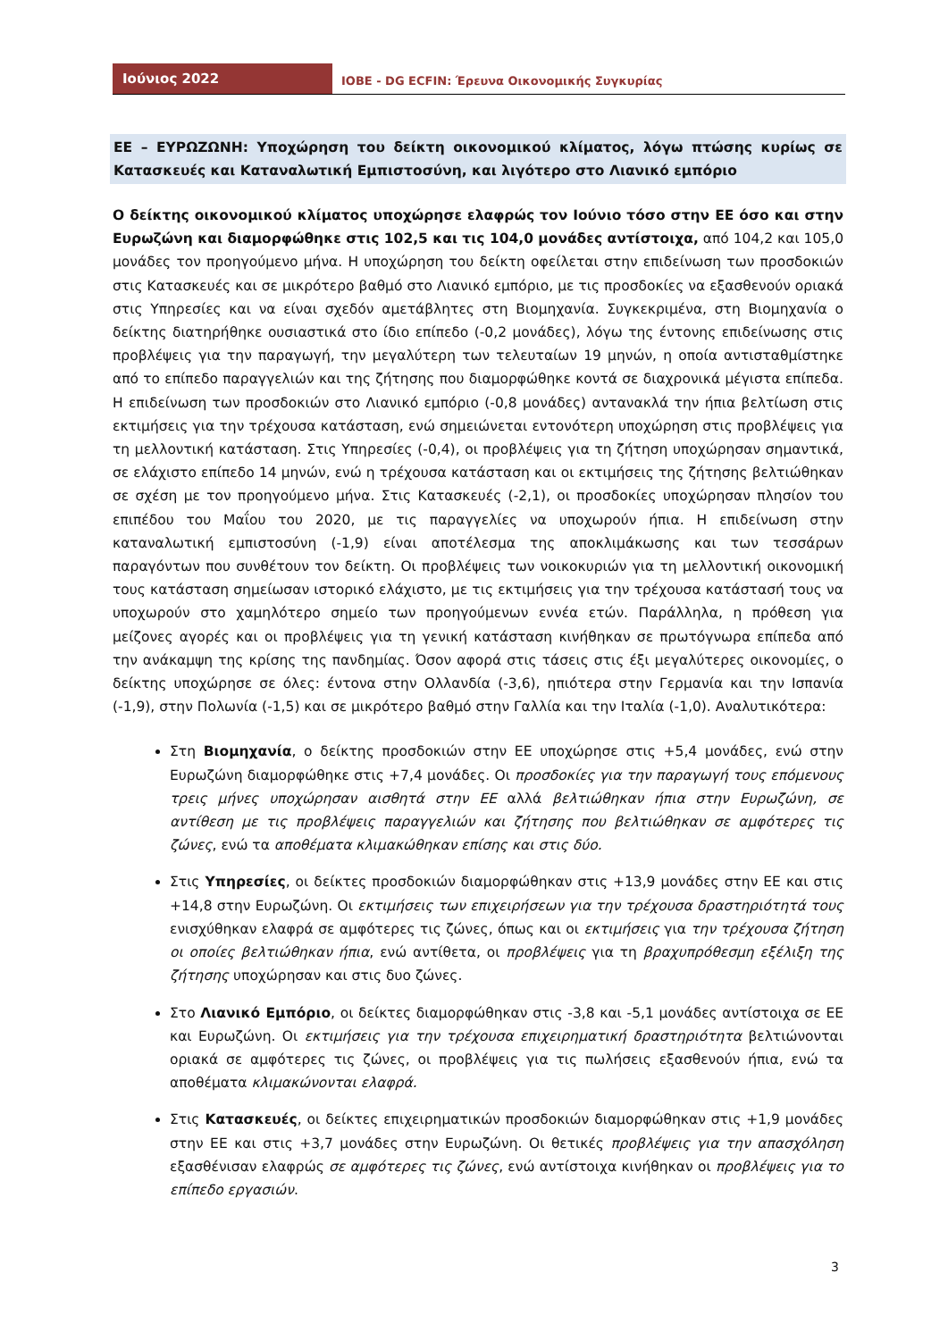Ιούνιος 2022
IOBE - DG ECFIN: Έρευνα Οικονομικής Συγκυρίας
ΕΕ – ΕΥΡΩΖΩΝΗ: Υποχώρηση του δείκτη οικονομικού κλίματος, λόγω πτώσης κυρίως σε Κατασκευές και Καταναλωτική Εμπιστοσύνη, και λιγότερο στο Λιανικό εμπόριο
Ο δείκτης οικονομικού κλίματος υποχώρησε ελαφρώς τον Ιούνιο τόσο στην ΕΕ όσο και στην Ευρωζώνη και διαμορφώθηκε στις 102,5 και τις 104,0 μονάδες αντίστοιχα, από 104,2 και 105,0 μονάδες τον προηγούμενο μήνα. Η υποχώρηση του δείκτη οφείλεται στην επιδείνωση των προσδοκιών στις Κατασκευές και σε μικρότερο βαθμό στο Λιανικό εμπόριο, με τις προσδοκίες να εξασθενούν οριακά στις Υπηρεσίες και να είναι σχεδόν αμετάβλητες στη Βιομηχανία. Συγκεκριμένα, στη Βιομηχανία ο δείκτης διατηρήθηκε ουσιαστικά στο ίδιο επίπεδο (-0,2 μονάδες), λόγω της έντονης επιδείνωσης στις προβλέψεις για την παραγωγή, την μεγαλύτερη των τελευταίων 19 μηνών, η οποία αντισταθμίστηκε από το επίπεδο παραγγελιών και της ζήτησης που διαμορφώθηκε κοντά σε διαχρονικά μέγιστα επίπεδα. Η επιδείνωση των προσδοκιών στο Λιανικό εμπόριο (-0,8 μονάδες) αντανακλά την ήπια βελτίωση στις εκτιμήσεις για την τρέχουσα κατάσταση, ενώ σημειώνεται εντονότερη υποχώρηση στις προβλέψεις για τη μελλοντική κατάσταση. Στις Υπηρεσίες (-0,4), οι προβλέψεις για τη ζήτηση υποχώρησαν σημαντικά, σε ελάχιστο επίπεδο 14 μηνών, ενώ η τρέχουσα κατάσταση και οι εκτιμήσεις της ζήτησης βελτιώθηκαν σε σχέση με τον προηγούμενο μήνα. Στις Κατασκευές (-2,1), οι προσδοκίες υποχώρησαν πλησίον του επιπέδου του Μαΐου του 2020, με τις παραγγελίες να υποχωρούν ήπια. Η επιδείνωση στην καταναλωτική εμπιστοσύνη (-1,9) είναι αποτέλεσμα της αποκλιμάκωσης και των τεσσάρων παραγόντων που συνθέτουν τον δείκτη. Οι προβλέψεις των νοικοκυριών για τη μελλοντική οικονομική τους κατάσταση σημείωσαν ιστορικό ελάχιστο, με τις εκτιμήσεις για την τρέχουσα κατάστασή τους να υποχωρούν στο χαμηλότερο σημείο των προηγούμενων εννέα ετών. Παράλληλα, η πρόθεση για μείζονες αγορές και οι προβλέψεις για τη γενική κατάσταση κινήθηκαν σε πρωτόγνωρα επίπεδα από την ανάκαμψη της κρίσης της πανδημίας. Όσον αφορά στις τάσεις στις έξι μεγαλύτερες οικονομίες, ο δείκτης υποχώρησε σε όλες: έντονα στην Ολλανδία (-3,6), ηπιότερα στην Γερμανία και την Ισπανία (-1,9), στην Πολωνία (-1,5) και σε μικρότερο βαθμό στην Γαλλία και την Ιταλία (-1,0). Αναλυτικότερα:
Στη Βιομηχανία, ο δείκτης προσδοκιών στην ΕΕ υποχώρησε στις +5,4 μονάδες, ενώ στην Ευρωζώνη διαμορφώθηκε στις +7,4 μονάδες. Οι προσδοκίες για την παραγωγή τους επόμενους τρεις μήνες υποχώρησαν αισθητά στην ΕΕ αλλά βελτιώθηκαν ήπια στην Ευρωζώνη, σε αντίθεση με τις προβλέψεις παραγγελιών και ζήτησης που βελτιώθηκαν σε αμφότερες τις ζώνες, ενώ τα αποθέματα κλιμακώθηκαν επίσης και στις δύο.
Στις Υπηρεσίες, οι δείκτες προσδοκιών διαμορφώθηκαν στις +13,9 μονάδες στην ΕΕ και στις +14,8 στην Ευρωζώνη. Οι εκτιμήσεις των επιχειρήσεων για την τρέχουσα δραστηριότητά τους ενισχύθηκαν ελαφρά σε αμφότερες τις ζώνες, όπως και οι εκτιμήσεις για την τρέχουσα ζήτηση οι οποίες βελτιώθηκαν ήπια, ενώ αντίθετα, οι προβλέψεις για τη βραχυπρόθεσμη εξέλιξη της ζήτησης υποχώρησαν και στις δυο ζώνες.
Στο Λιανικό Εμπόριο, οι δείκτες διαμορφώθηκαν στις -3,8 και -5,1 μονάδες αντίστοιχα σε ΕΕ και Ευρωζώνη. Οι εκτιμήσεις για την τρέχουσα επιχειρηματική δραστηριότητα βελτιώνονται οριακά σε αμφότερες τις ζώνες, οι προβλέψεις για τις πωλήσεις εξασθενούν ήπια, ενώ τα αποθέματα κλιμακώνονται ελαφρά.
Στις Κατασκευές, οι δείκτες επιχειρηματικών προσδοκιών διαμορφώθηκαν στις +1,9 μονάδες στην ΕΕ και στις +3,7 μονάδες στην Ευρωζώνη. Οι θετικές προβλέψεις για την απασχόληση εξασθένισαν ελαφρώς σε αμφότερες τις ζώνες, ενώ αντίστοιχα κινήθηκαν οι προβλέψεις για το επίπεδο εργασιών.
3